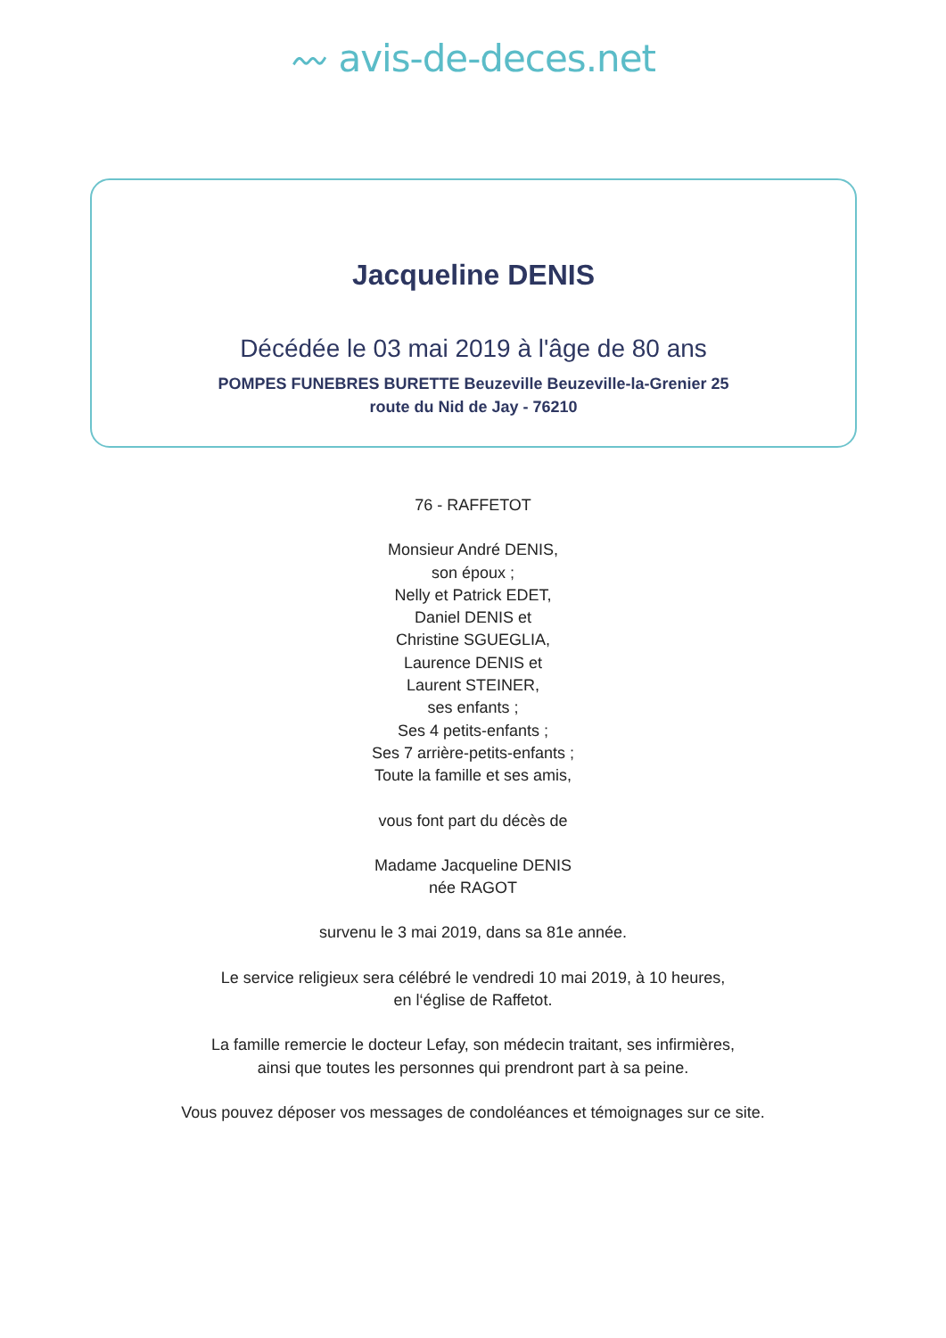〰 avis-de-deces.net
Jacqueline DENIS
Décédée le 03 mai 2019 à l'âge de 80 ans
POMPES FUNEBRES BURETTE Beuzeville Beuzeville-la-Grenier 25 route du Nid de Jay - 76210
76 - RAFFETOT
Monsieur André DENIS,
son époux ;
Nelly et Patrick EDET,
Daniel DENIS et
Christine SGUEGLIA,
Laurence DENIS et
Laurent STEINER,
ses enfants ;
Ses 4 petits-enfants ;
Ses 7 arrière-petits-enfants ;
Toute la famille et ses amis,
vous font part du décès de
Madame Jacqueline DENIS
née RAGOT
survenu le 3 mai 2019, dans sa 81e année.
Le service religieux sera célébré le vendredi 10 mai 2019, à 10 heures,
en l‘église de Raffetot.
La famille remercie le docteur Lefay, son médecin traitant, ses infirmières,
ainsi que toutes les personnes qui prendront part à sa peine.
Vous pouvez déposer vos messages de condoléances et témoignages sur ce site.